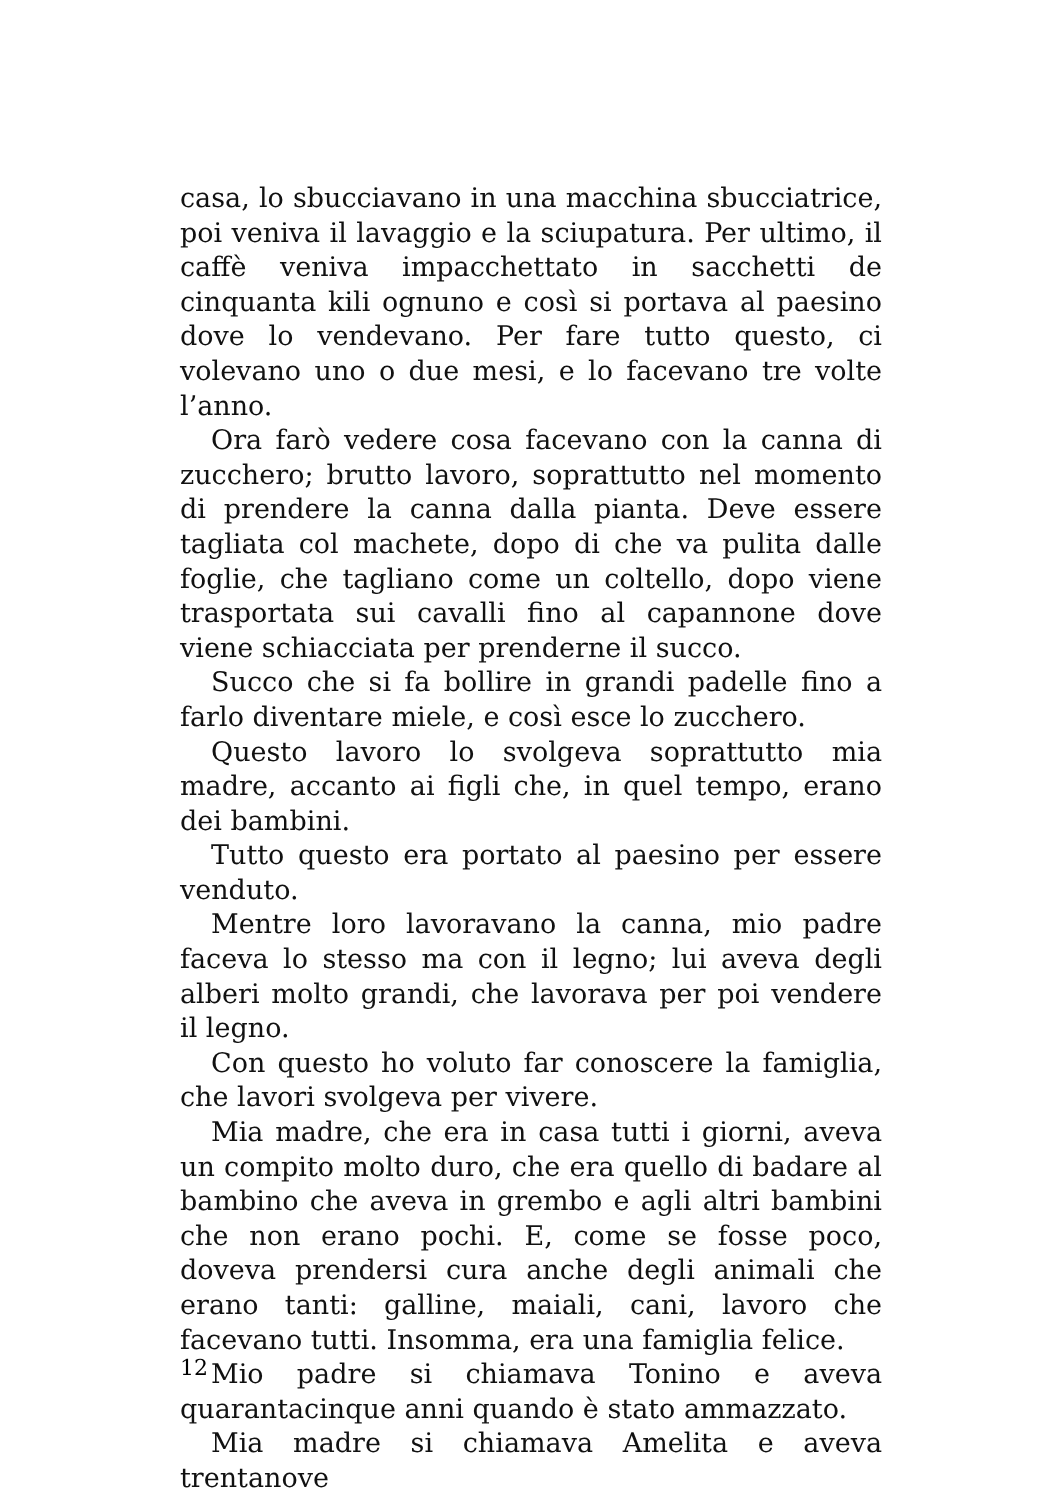casa, lo sbucciavano in una macchina sbucciatrice, poi veniva il lavaggio e la sciupatura. Per ultimo, il caffè veniva impacchettato in sacchetti de cinquanta kili ognuno e così si portava al paesino dove lo vendevano. Per fare tutto questo, ci volevano uno o due mesi, e lo facevano tre volte l’anno.
Ora farò vedere cosa facevano con la canna di zucchero; brutto lavoro, soprattutto nel momento di prendere la canna dalla pianta. Deve essere tagliata col machete, dopo di che va pulita dalle foglie, che tagliano come un coltello, dopo viene trasportata sui cavalli fino al capannone dove viene schiacciata per prenderne il succo.
Succo che si fa bollire in grandi padelle fino a farlo diventare miele, e così esce lo zucchero.
Questo lavoro lo svolgeva soprattutto mia madre, accanto ai figli che, in quel tempo, erano dei bambini.
Tutto questo era portato al paesino per essere venduto.
Mentre loro lavoravano la canna, mio padre faceva lo stesso ma con il legno; lui aveva degli alberi molto grandi, che lavorava per poi vendere il legno.
Con questo ho voluto far conoscere la famiglia, che lavori svolgeva per vivere.
Mia madre, che era in casa tutti i giorni, aveva un compito molto duro, che era quello di badare al bambino che aveva in grembo e agli altri bambini che non erano pochi. E, come se fosse poco, doveva prendersi cura anche degli animali che erano tanti: galline, maiali, cani, lavoro che facevano tutti. Insomma, era una famiglia felice.
Mio padre si chiamava Tonino e aveva quarantacinque anni quando è stato ammazzato.
Mia madre si chiamava Amelita e aveva trentanove
12